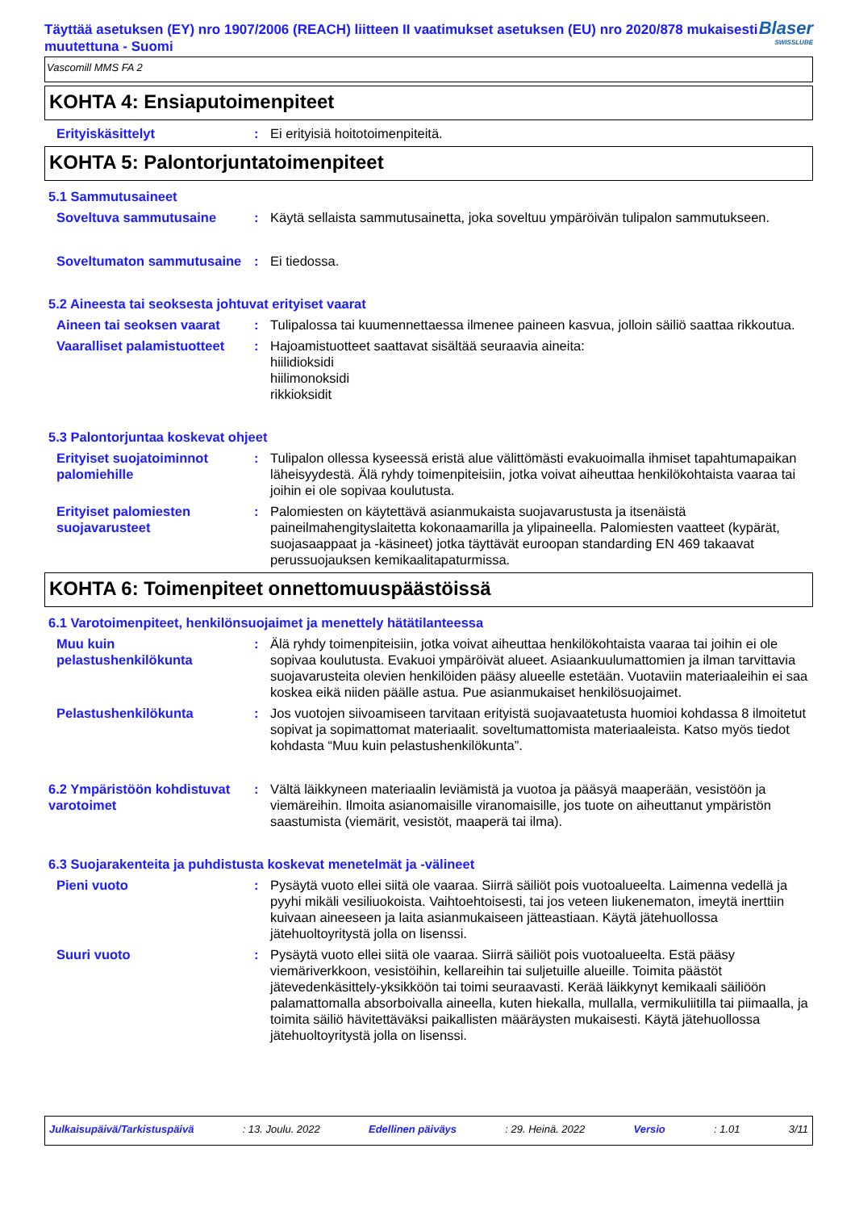Täyttää asetuksen (EY) nro 1907/2006 (REACH) liitteen II vaatimukset asetuksen (EU) nro 2020/878 mukaisesti muutettuna - Suomi
Blaser
SWISSLUBE
Vascomill MMS FA 2
KOHTA 4: Ensiaputoimenpiteet
Erityiskäsittelyt : Ei erityisiä hoitotoimenpiteitä.
KOHTA 5: Palontorjuntatoimenpiteet
5.1 Sammutusaineet
Soveltuva sammutusaine : Käytä sellaista sammutusainetta, joka soveltuu ympäröivän tulipalon sammutukseen.
Soveltumaton sammutusaine
: Ei tiedossa.
5.2 Aineesta tai seoksesta johtuvat erityiset vaarat
Aineen tai seoksen vaarat
: Tulipalossa tai kuumennettaessa ilmenee paineen kasvua, jolloin säiliö saattaa rikkoutua.
Vaaralliset palamistuotteet
: Hajoamistuotteet saattavat sisältää seuraavia aineita:
hiilidioksidi
hiilimonoksidi
rikkioksidit
5.3 Palontorjuntaa koskevat ohjeet
Erityiset suojatoiminnot palomiehille
: Tulipalon ollessa kyseessä eristä alue välittömästi evakuoimalla ihmiset tapahtumapaikan läheisyydestä. Älä ryhdy toimenpiteisiin, jotka voivat aiheuttaa henkilökohtaista vaaraa tai joihin ei ole sopivaa koulutusta.
Erityiset palomiesten suojavarusteet
: Palomiesten on käytettävä asianmukaista suojavarustusta ja itsenäistä paineilmahengityslaitetta kokonaamarilla ja ylipaineella. Palomiesten vaatteet (kypärät, suojasaappaat ja -käsineet) jotka täyttävät euroopan standarding EN 469 takaavat perussuojauksen kemikaalitapaturmissa.
KOHTA 6: Toimenpiteet onnettomuuspäästöissä
6.1 Varotoimenpiteet, henkilönsuojaimet ja menettely hätätilanteessa
Muu kuin pelastushenkilökunta
: Älä ryhdy toimenpiteisiin, jotka voivat aiheuttaa henkilökohtaista vaaraa tai joihin ei ole sopivaa koulutusta. Evakuoi ympäröivät alueet. Asiaankuulumattomien ja ilman tarvittavia suojavarusteita olevien henkilöiden pääsy alueelle estetään. Vuotaviin materiaaleihin ei saa koskea eikä niiden päälle astua. Pue asianmukaiset henkilösuojaimet.
Pelastushenkilökunta : Jos vuotojen siivoamiseen tarvitaan erityistä suojavaatetusta huomioi kohdassa 8 ilmoitetut sopivat ja sopimattomat materiaalit. soveltumattomista materiaaleista. Katso myös tiedot kohdasta “Muu kuin pelastushenkilökunta”.
6.2 Ympäristöön kohdistuvat varotoimet
: Vältä läikkyneen materiaalin leviämistä ja vuotoa ja pääsyä maaperään, vesistöön ja viemäreihin. Ilmoita asianomaisille viranomaisille, jos tuote on aiheuttanut ympäristön saastumista (viemärit, vesistöt, maaperä tai ilma).
6.3 Suojarakenteita ja puhdistusta koskevat menetelmät ja -välineet
Pieni vuoto : Pysäytä vuoto ellei siitä ole vaaraa. Siirrä säiliöt pois vuotoalueelta. Laimenna vedellä ja pyyhi mikäli vesiliuokoista. Vaihtoehtoisesti, tai jos veteen liukenematon, imeytä inerttiin kuivaan aineeseen ja laita asianmukaiseen jätteastiaan. Käytä jätehuollossa jätehuoltoyritystä jolla on lisenssi.
Suuri vuoto : Pysäytä vuoto ellei siitä ole vaaraa. Siirrä säiliöt pois vuotoalueelta. Estä pääsy viemäriverkkoon, vesistöihin, kellareihin tai suljetuille alueille. Toimita päästöt jätevedenkäsittely-yksikköön tai toimi seuraavasti. Kerää läikkynyt kemikaali säiliöön palamattomalla absorboivalla aineella, kuten hiekalla, mullalla, vermikuliitilla tai piimaalla, ja toimita säiliö hävitettäväksi paikallisten määräysten mukaisesti. Käytä jätehuollossa jätehuoltoyritystä jolla on lisenssi.
Julkaisupäivä/Tarkistuspäivä: 13. Joulu. 2022 Edellinen päiväys: 29. Heinä. 2022 Versio: 1.01 3/11